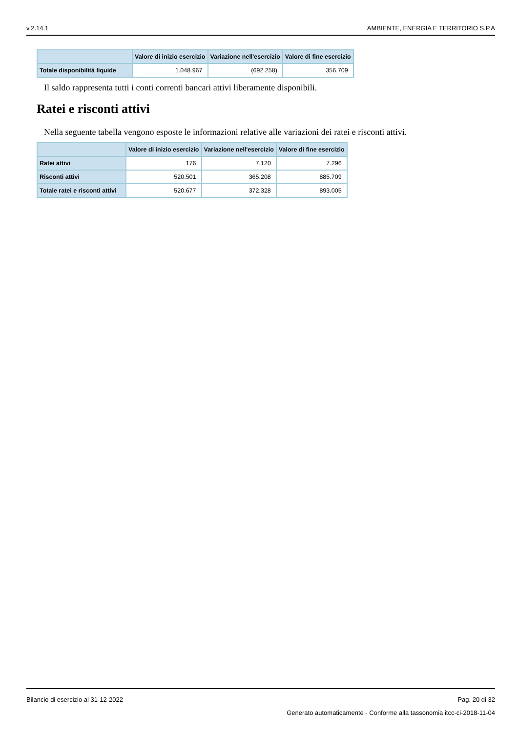v.2.14.1 AMBIENTE, ENERGIA E TERRITORIO S.P.A
| | Valore di inizio esercizio | Variazione nell'esercizio | Valore di fine esercizio |
| --- | --- | --- | --- |
| Totale disponibilità liquide | 1.048.967 | (692.258) | 356.709 |
Il saldo rappresenta tutti i conti correnti bancari attivi liberamente disponibili.
Ratei e risconti attivi
Nella seguente tabella vengono esposte le informazioni relative alle variazioni dei ratei e risconti attivi.
| | Valore di inizio esercizio | Variazione nell'esercizio | Valore di fine esercizio |
| --- | --- | --- | --- |
| Ratei attivi | 176 | 7.120 | 7.296 |
| Risconti attivi | 520.501 | 365.208 | 885.709 |
| Totale ratei e risconti attivi | 520.677 | 372.328 | 893.005 |
Bilancio di esercizio al 31-12-2022 Pag. 20 di 32
Generato automaticamente - Conforme alla tassonomia itcc-ci-2018-11-04